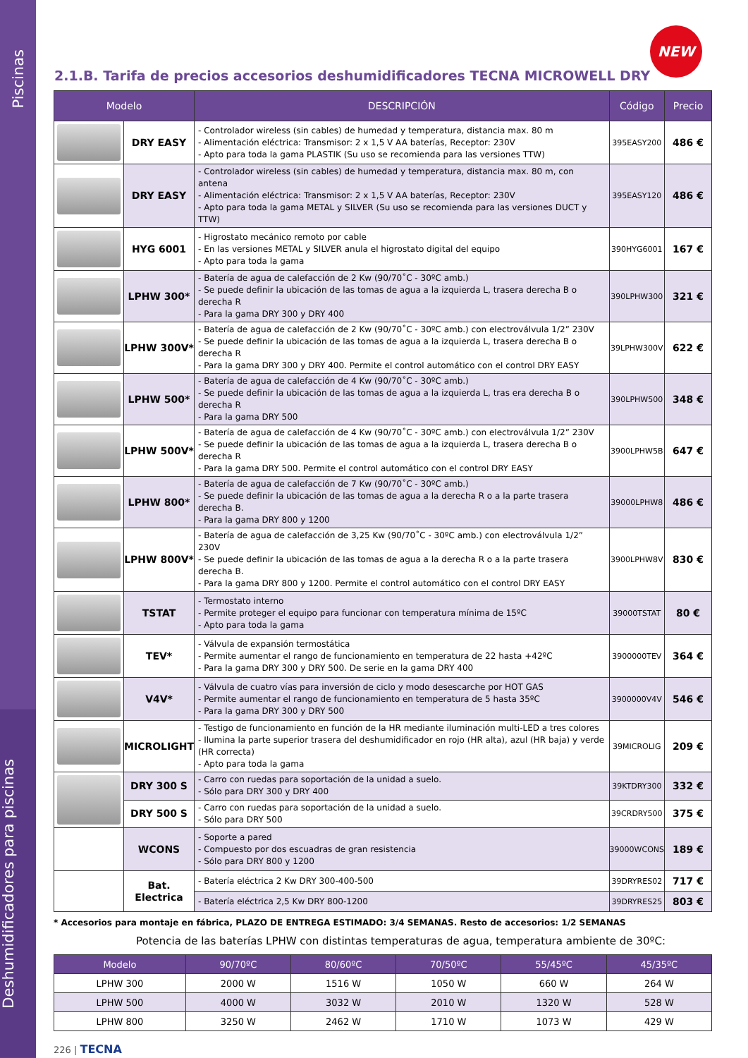Piscinas
Deshumidificadores para piscinas
NEW
2.1.B. Tarifa de precios accesorios deshumidificadores TECNA MICROWELL DRY
| Modelo | | DESCRIPCIÓN | Código | Precio |
| --- | --- | --- | --- | --- |
| | DRY EASY | - Controlador wireless (sin cables) de humedad y temperatura, distancia max. 80 m - Alimentación eléctrica: Transmisor: 2 x 1,5 V AA baterías, Receptor: 230V - Apto para toda la gama PLASTIK (Su uso se recomienda para las versiones TTW) | 395EASY200 | 486 € |
| | DRY EASY | - Controlador wireless (sin cables) de humedad y temperatura, distancia max. 80 m, con antena - Alimentación eléctrica: Transmisor: 2 x 1,5 V AA baterías, Receptor: 230V - Apto para toda la gama METAL y SILVER (Su uso se recomienda para las versiones DUCT y TTW) | 395EASY120 | 486 € |
| | HYG 6001 | - Higrostato mecánico remoto por cable - En las versiones METAL y SILVER anula el higrostato digital del equipo - Apto para toda la gama | 390HYG6001 | 167 € |
| | LPHW 300* | - Batería de agua de calefacción de 2 Kw (90/70˚C - 30ºC amb.) - Se puede definir la ubicación de las tomas de agua a la izquierda L, trasera derecha B o derecha R - Para la gama DRY 300 y DRY 400 | 390LPHW300 | 321 € |
| | LPHW 300V* | - Batería de agua de calefacción de 2 Kw (90/70˚C - 30ºC amb.) con electroválvula 1/2” 230V - Se puede definir la ubicación de las tomas de agua a la izquierda L, trasera derecha B o derecha R - Para la gama DRY 300 y DRY 400. Permite el control automático con el control DRY EASY | 39LPHW300V | 622 € |
| | LPHW 500* | - Batería de agua de calefacción de 4 Kw (90/70˚C - 30ºC amb.) - Se puede definir la ubicación de las tomas de agua a la izquierda L, tras era derecha B o derecha R - Para la gama DRY 500 | 390LPHW500 | 348 € |
| | LPHW 500V* | - Batería de agua de calefacción de 4 Kw (90/70˚C - 30ºC amb.) con electroválvula 1/2” 230V - Se puede definir la ubicación de las tomas de agua a la izquierda L, trasera derecha B o derecha R - Para la gama DRY 500. Permite el control automático con el control DRY EASY | 3900LPHW5B | 647 € |
| | LPHW 800* | - Batería de agua de calefacción de 7 Kw (90/70˚C - 30ºC amb.) - Se puede definir la ubicación de las tomas de agua a la derecha R o a la parte trasera derecha B. - Para la gama DRY 800 y 1200 | 39000LPHW8 | 486 € |
| | LPHW 800V* | - Batería de agua de calefacción de 3,25 Kw (90/70˚C - 30ºC amb.) con electroválvula 1/2” 230V - Se puede definir la ubicación de las tomas de agua a la derecha R o a la parte trasera derecha B. - Para la gama DRY 800 y 1200. Permite el control automático con el control DRY EASY | 3900LPHW8V | 830 € |
| | TSTAT | - Termostato interno - Permite proteger el equipo para funcionar con temperatura mínima de 15ºC - Apto para toda la gama | 39000TSTAT | 80 € |
| | TEV* | - Válvula de expansión termostática - Permite aumentar el rango de funcionamiento en temperatura de 22 hasta +42ºC - Para la gama DRY 300 y DRY 500. De serie en la gama DRY 400 | 3900000TEV | 364 € |
| | V4V* | - Válvula de cuatro vías para inversión de ciclo y modo desescarche por HOT GAS - Permite aumentar el rango de funcionamiento en temperatura de 5 hasta 35ºC - Para la gama DRY 300 y DRY 500 | 3900000V4V | 546 € |
| | MICROLIGHT | - Testigo de funcionamiento en función de la HR mediante iluminación multi-LED a tres colores - Ilumina la parte superior trasera del deshumidificador en rojo (HR alta), azul (HR baja) y verde (HR correcta) - Apto para toda la gama | 39MICROLIG | 209 € |
| | DRY 300 S | - Carro con ruedas para soportación de la unidad a suelo. - Sólo para DRY 300 y DRY 400 | 39KTDRY300 | 332 € |
| | DRY 500 S | - Carro con ruedas para soportación de la unidad a suelo. - Sólo para DRY 500 | 39CRDRY500 | 375 € |
| | WCONS | - Soporte a pared - Compuesto por dos escuadras de gran resistencia - Sólo para DRY 800 y 1200 | 39000WCONS | 189 € |
| | Bat. Electrica | - Batería eléctrica 2 Kw DRY 300-400-500 | 39DRYRES02 | 717 € |
| | | - Batería eléctrica 2,5 Kw DRY 800-1200 | 39DRYRES25 | 803 € |
* Accesorios para montaje en fábrica, PLAZO DE ENTREGA ESTIMADO: 3/4 SEMANAS. Resto de accesorios: 1/2 SEMANAS
Potencia de las baterías LPHW con distintas temperaturas de agua, temperatura ambiente de 30ºC:
| Modelo | 90/70ºC | 80/60ºC | 70/50ºC | 55/45ºC | 45/35ºC |
| --- | --- | --- | --- | --- | --- |
| LPHW 300 | 2000 W | 1516 W | 1050 W | 660 W | 264 W |
| LPHW 500 | 4000 W | 3032 W | 2010 W | 1320 W | 528 W |
| LPHW 800 | 3250 W | 2462 W | 1710 W | 1073 W | 429 W |
226 | TECNA